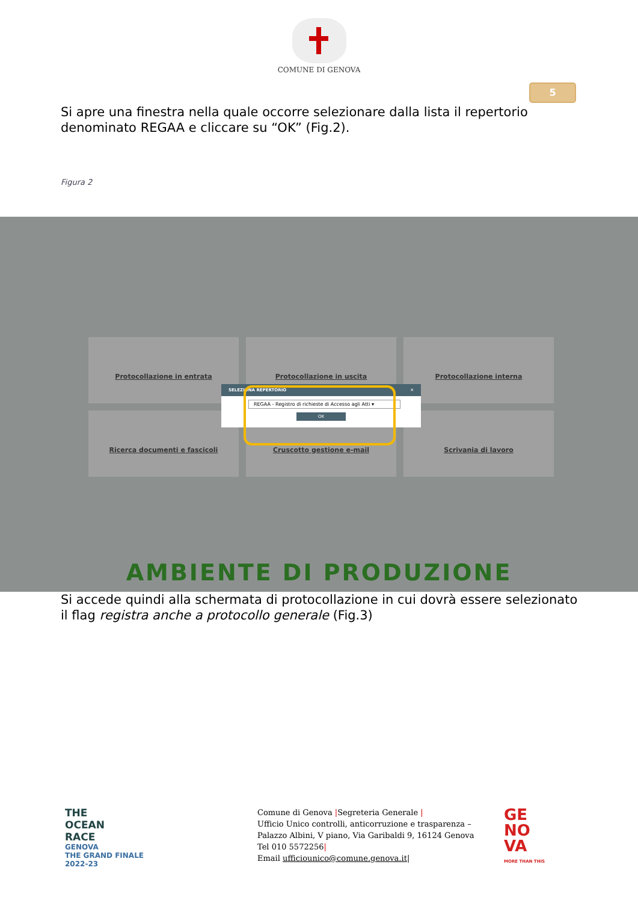COMUNE DI GENOVA
5
Si apre una finestra nella quale occorre selezionare dalla lista il repertorio denominato REGAA e cliccare su “OK” (Fig.2).
Figura 2
Protocollazione in entrata
Protocollazione in uscita
Protocollazione interna
Ricerca documenti e fascicoli
Cruscotto gestione e-mail
Scrivania di lavoro
SELEZIONA REPERTORIO ✕
REGAA - Registro di richieste di Accesso agli Atti ▾
OK
AMBIENTE DI PRODUZIONE
Si accede quindi alla schermata di protocollazione in cui dovrà essere selezionato il flag registra anche a protocollo generale (Fig.3)
THE
OCEAN
RACE
GENOVA
THE GRAND FINALE
2022-23
Comune di Genova |Segreteria Generale |
Ufficio Unico controlli, anticorruzione e trasparenza –
Palazzo Albini, V piano, Via Garibaldi 9, 16124 Genova
Tel 010 5572256|
Email ufficiounico@comune.genova.it|
GE
NO
VA
MORE THAN THIS